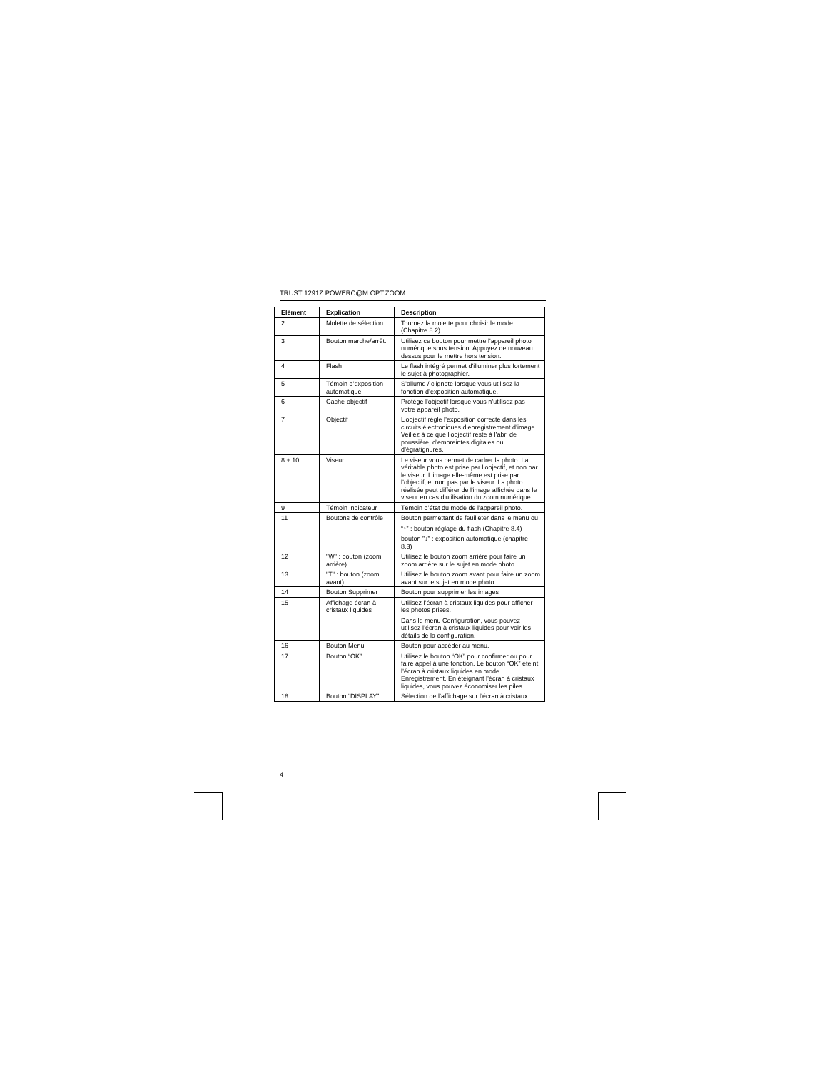TRUST 1291Z POWERC@M OPT.ZOOM
| Elément | Explication | Description |
| --- | --- | --- |
| 2 | Molette de sélection | Tournez la molette pour choisir le mode. (Chapitre 8.2) |
| 3 | Bouton marche/arrêt. | Utilisez ce bouton pour mettre l'appareil photo numérique sous tension. Appuyez de nouveau dessus pour le mettre hors tension. |
| 4 | Flash | Le flash intégré permet d'illuminer plus fortement le sujet à photographier. |
| 5 | Témoin d’exposition automatique | S’allume / clignote lorsque vous utilisez la fonction d’exposition automatique. |
| 6 | Cache-objectif | Protège l'objectif lorsque vous n’utilisez pas votre appareil photo. |
| 7 | Objectif | L’objectif règle l’exposition correcte dans les circuits électroniques d’enregistrement d’image. Veillez à ce que l’objectif reste à l’abri de poussière, d’empreintes digitales ou d’égratignures. |
| 8 + 10 | Viseur | Le viseur vous permet de cadrer la photo. La véritable photo est prise par l’objectif, et non par le viseur. L’image elle-même est prise par l’objectif, et non pas par le viseur. La photo réalisée peut différer de l'image affichée dans le viseur en cas d'utilisation du zoom numérique. |
| 9 | Témoin indicateur | Témoin d’état du mode de l'appareil photo. |
| 11 | Boutons de contrôle | Bouton permettant de feuilleter dans le menu ou “↑” : bouton réglage du flash (Chapitre 8.4) bouton ”↓” : exposition automatique (chapitre 8.3) |
| 12 | "W" : bouton (zoom arrière) | Utilisez le bouton zoom arrière pour faire un zoom arrière sur le sujet en mode photo |
| 13 | "T" : bouton (zoom avant) | Utilisez le bouton zoom avant pour faire un zoom avant sur le sujet en mode photo |
| 14 | Bouton Supprimer | Bouton pour supprimer les images |
| 15 | Affichage écran à cristaux liquides | Utilisez l’écran à cristaux liquides pour afficher les photos prises. Dans le menu Configuration, vous pouvez utilisez l’écran à cristaux liquides pour voir les détails de la configuration. |
| 16 | Bouton Menu | Bouton pour accéder au menu. |
| 17 | Bouton “OK” | Utilisez le bouton “OK” pour confirmer ou pour faire appel à une fonction. Le bouton “OK” éteint l’écran à cristaux liquides en mode Enregistrement. En éteignant l’écran à cristaux liquides, vous pouvez économiser les piles. |
| 18 | Bouton “DISPLAY” | Sélection de l’affichage sur l’écran à cristaux |
4